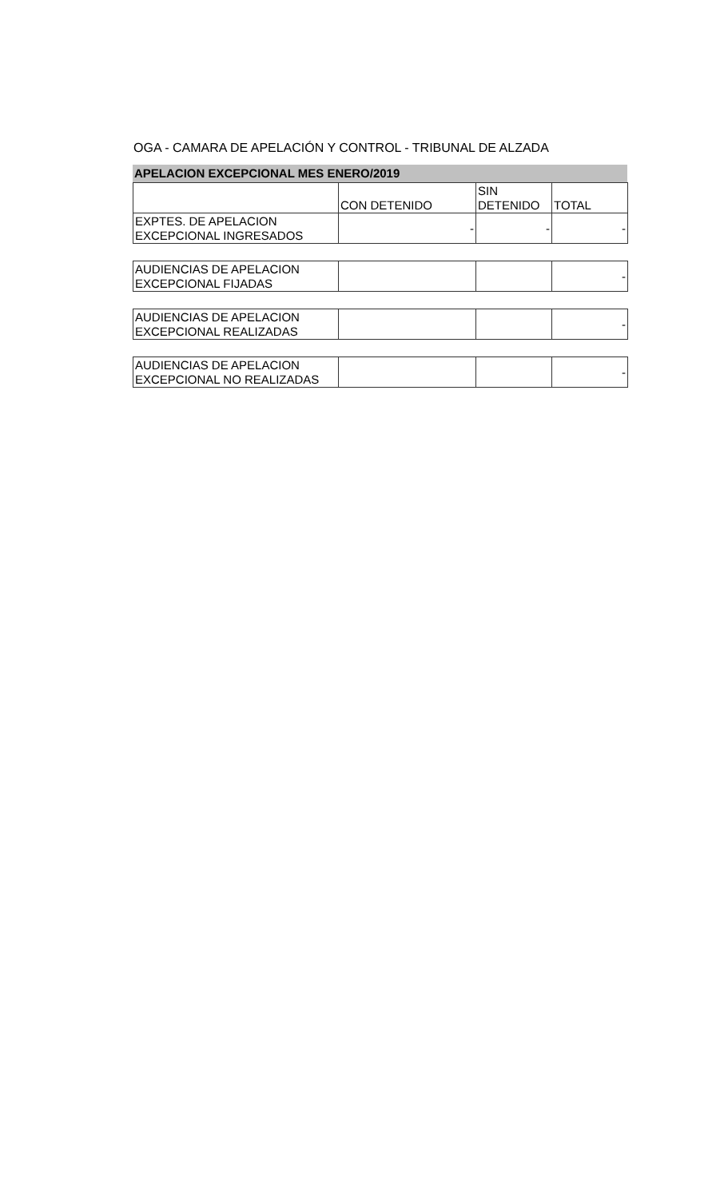OGA - CAMARA DE APELACIÓN Y CONTROL - TRIBUNAL DE ALZADA
APELACION EXCEPCIONAL MES ENERO/2019
| | CON DETENIDO | SIN DETENIDO | TOTAL |
| --- | --- | --- | --- |
| EXPTES. DE APELACION EXCEPCIONAL INGRESADOS | - | - | - |
| AUDIENCIAS DE APELACION EXCEPCIONAL FIJADAS | | | - |
| AUDIENCIAS DE APELACION EXCEPCIONAL REALIZADAS | | | - |
| AUDIENCIAS DE APELACION EXCEPCIONAL NO REALIZADAS | | | - |